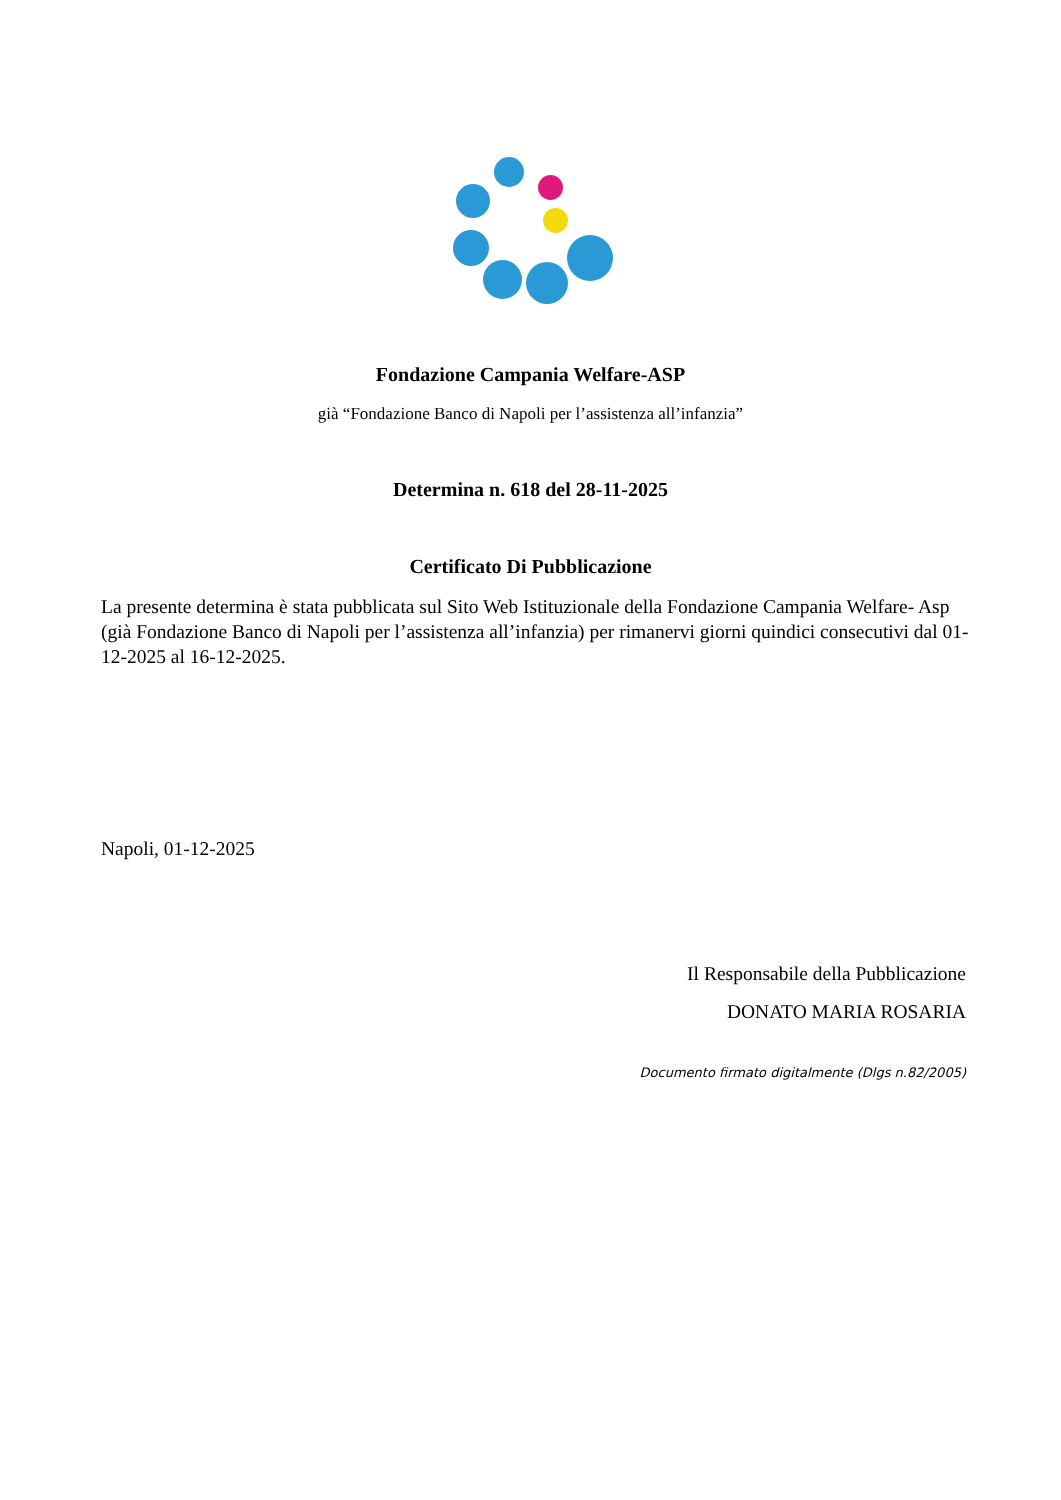Fondazione Campania Welfare-ASP
già “Fondazione Banco di Napoli per l’assistenza all’infanzia”
Determina n. 618 del 28-11-2025
Certificato Di Pubblicazione
La presente determina è stata pubblicata sul Sito Web Istituzionale della Fondazione Campania Welfare- Asp (già Fondazione Banco di Napoli per l’assistenza all’infanzia) per rimanervi giorni quindici consecutivi dal 01-12-2025 al 16-12-2025.
Napoli, 01-12-2025
Il Responsabile della Pubblicazione
DONATO MARIA ROSARIA
Documento firmato digitalmente (Dlgs n.82/2005)